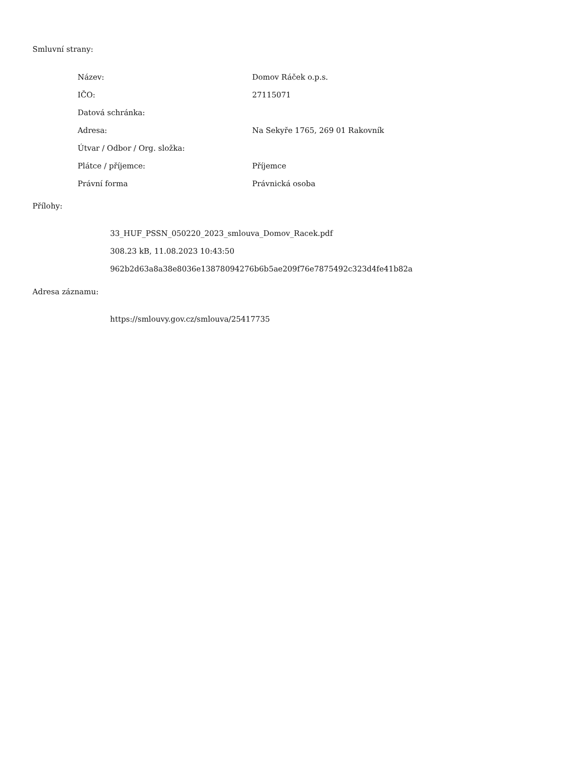Smluvní strany:
| Název: | Domov Ráček o.p.s. |
| IČO: | 27115071 |
| Datová schránka: | |
| Adresa: | Na Sekyře 1765, 269 01 Rakovník |
| Útvar / Odbor / Org. složka: | |
| Plátce / příjemce: | Příjemce |
| Právní forma | Právnická osoba |
Přílohy:
33_HUF_PSSN_050220_2023_smlouva_Domov_Racek.pdf
308.23 kB, 11.08.2023 10:43:50
962b2d63a8a38e8036e13878094276b6b5ae209f76e7875492c323d4fe41b82a
Adresa záznamu:
https://smlouvy.gov.cz/smlouva/25417735